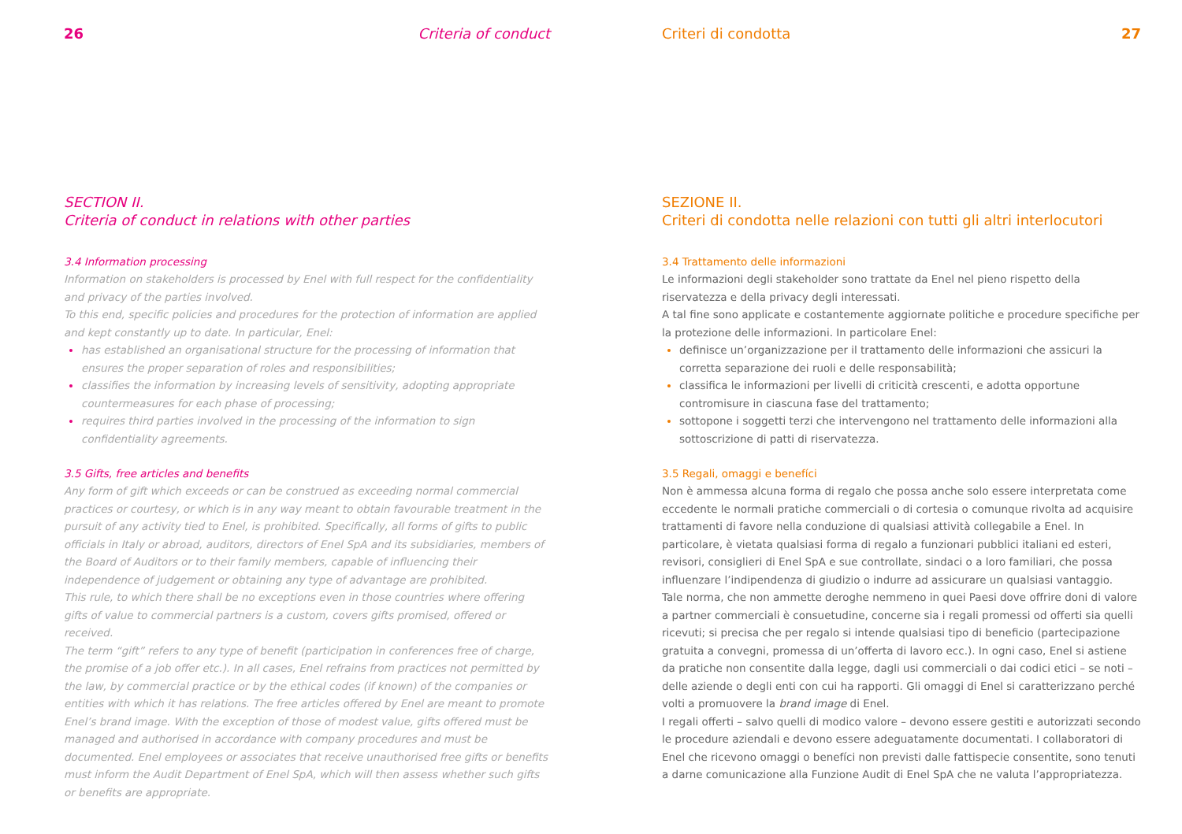26 Criteria of conduct
SECTION II.
Criteria of conduct in relations with other parties
3.4 Information processing
Information on stakeholders is processed by Enel with full respect for the confidentiality and privacy of the parties involved.
To this end, specific policies and procedures for the protection of information are applied and kept constantly up to date. In particular, Enel:
has established an organisational structure for the processing of information that ensures the proper separation of roles and responsibilities;
classifies the information by increasing levels of sensitivity, adopting appropriate countermeasures for each phase of processing;
requires third parties involved in the processing of the information to sign confidentiality agreements.
3.5 Gifts, free articles and benefits
Any form of gift which exceeds or can be construed as exceeding normal commercial practices or courtesy, or which is in any way meant to obtain favourable treatment in the pursuit of any activity tied to Enel, is prohibited. Specifically, all forms of gifts to public officials in Italy or abroad, auditors, directors of Enel SpA and its subsidiaries, members of the Board of Auditors or to their family members, capable of influencing their independence of judgement or obtaining any type of advantage are prohibited.
This rule, to which there shall be no exceptions even in those countries where offering gifts of value to commercial partners is a custom, covers gifts promised, offered or received.
The term “gift” refers to any type of benefit (participation in conferences free of charge, the promise of a job offer etc.). In all cases, Enel refrains from practices not permitted by the law, by commercial practice or by the ethical codes (if known) of the companies or entities with which it has relations. The free articles offered by Enel are meant to promote Enel’s brand image. With the exception of those of modest value, gifts offered must be managed and authorised in accordance with company procedures and must be documented. Enel employees or associates that receive unauthorised free gifts or benefits must inform the Audit Department of Enel SpA, which will then assess whether such gifts or benefits are appropriate.
Criteri di condotta 27
SEZIONE II.
Criteri di condotta nelle relazioni con tutti gli altri interlocutori
3.4 Trattamento delle informazioni
Le informazioni degli stakeholder sono trattate da Enel nel pieno rispetto della riservatezza e della privacy degli interessati.
A tal fine sono applicate e costantemente aggiornate politiche e procedure specifiche per la protezione delle informazioni. In particolare Enel:
definisce un’organizzazione per il trattamento delle informazioni che assicuri la corretta separazione dei ruoli e delle responsabilità;
classifica le informazioni per livelli di criticità crescenti, e adotta opportune contromisure in ciascuna fase del trattamento;
sottopone i soggetti terzi che intervengono nel trattamento delle informazioni alla sottoscrizione di patti di riservatezza.
3.5 Regali, omaggi e benefíci
Non è ammessa alcuna forma di regalo che possa anche solo essere interpretata come eccedente le normali pratiche commerciali o di cortesia o comunque rivolta ad acquisire trattamenti di favore nella conduzione di qualsiasi attività collegabile a Enel. In particolare, è vietata qualsiasi forma di regalo a funzionari pubblici italiani ed esteri, revisori, consiglieri di Enel SpA e sue controllate, sindaci o a loro familiari, che possa influenzare l’indipendenza di giudizio o indurre ad assicurare un qualsiasi vantaggio.
Tale norma, che non ammette deroghe nemmeno in quei Paesi dove offrire doni di valore a partner commerciali è consuetudine, concerne sia i regali promessi od offerti sia quelli ricevuti; si precisa che per regalo si intende qualsiasi tipo di beneficio (partecipazione gratuita a convegni, promessa di un’offerta di lavoro ecc.). In ogni caso, Enel si astiene da pratiche non consentite dalla legge, dagli usi commerciali o dai codici etici – se noti – delle aziende o degli enti con cui ha rapporti. Gli omaggi di Enel si caratterizzano perché volti a promuovere la brand image di Enel.
I regali offerti – salvo quelli di modico valore – devono essere gestiti e autorizzati secondo le procedure aziendali e devono essere adeguatamente documentati. I collaboratori di Enel che ricevono omaggi o benefíci non previsti dalle fattispecie consentite, sono tenuti a darne comunicazione alla Funzione Audit di Enel SpA che ne valuta l’appropriatezza.